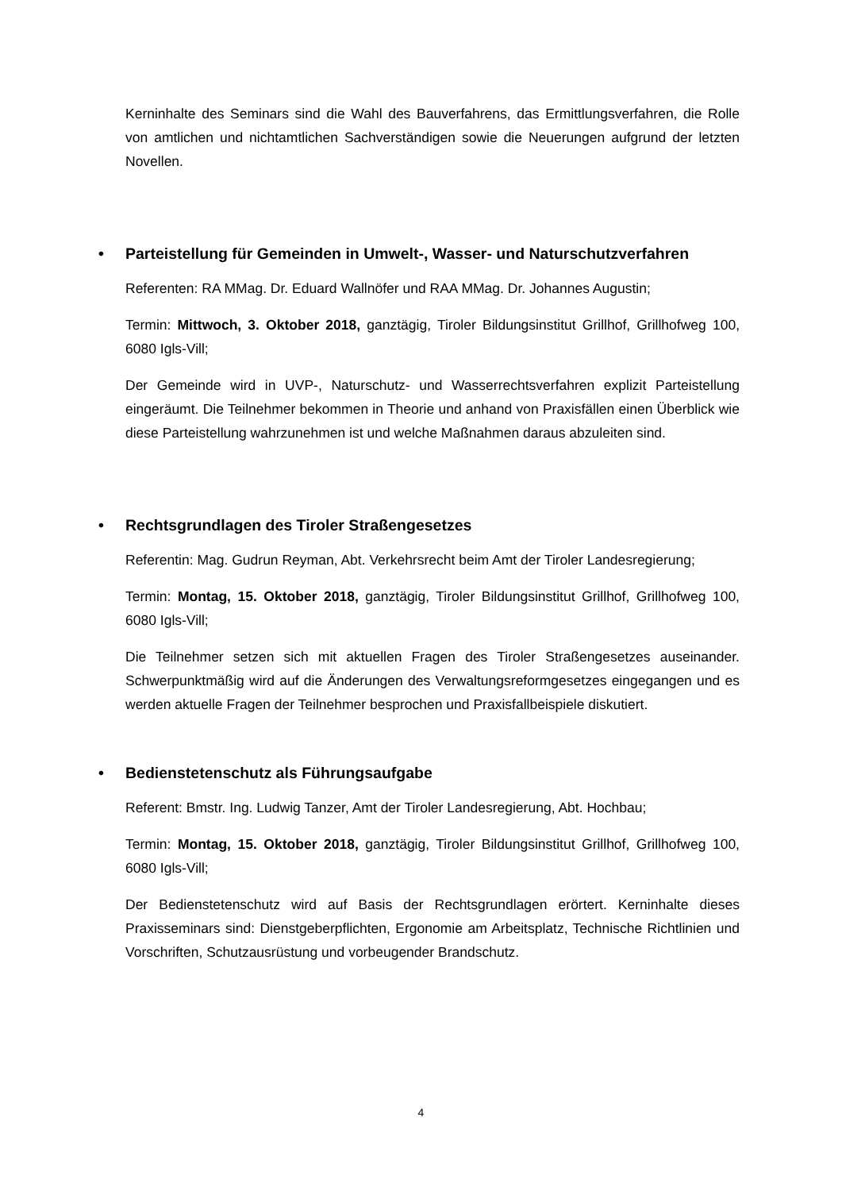Kerninhalte des Seminars sind die Wahl des Bauverfahrens, das Ermittlungsverfahren, die Rolle von amtlichen und nichtamtlichen Sachverständigen sowie die Neuerungen aufgrund der letzten Novellen.
• Parteistellung für Gemeinden in Umwelt-, Wasser- und Naturschutzverfahren
Referenten: RA MMag. Dr. Eduard Wallnöfer und RAA MMag. Dr. Johannes Augustin;
Termin: Mittwoch, 3. Oktober 2018, ganztägig, Tiroler Bildungsinstitut Grillhof, Grillhofweg 100, 6080 Igls-Vill;
Der Gemeinde wird in UVP-, Naturschutz- und Wasserrechtsverfahren explizit Parteistellung eingeräumt. Die Teilnehmer bekommen in Theorie und anhand von Praxisfällen einen Überblick wie diese Parteistellung wahrzunehmen ist und welche Maßnahmen daraus abzuleiten sind.
• Rechtsgrundlagen des Tiroler Straßengesetzes
Referentin: Mag. Gudrun Reyman, Abt. Verkehrsrecht beim Amt der Tiroler Landesregierung;
Termin: Montag, 15. Oktober 2018, ganztägig, Tiroler Bildungsinstitut Grillhof, Grillhofweg 100, 6080 Igls-Vill;
Die Teilnehmer setzen sich mit aktuellen Fragen des Tiroler Straßengesetzes auseinander. Schwerpunktmäßig wird auf die Änderungen des Verwaltungsreformgesetzes eingegangen und es werden aktuelle Fragen der Teilnehmer besprochen und Praxisfallbeispiele diskutiert.
• Bedienstetenschutz als Führungsaufgabe
Referent: Bmstr. Ing. Ludwig Tanzer, Amt der Tiroler Landesregierung, Abt. Hochbau;
Termin: Montag, 15. Oktober 2018, ganztägig, Tiroler Bildungsinstitut Grillhof, Grillhofweg 100, 6080 Igls-Vill;
Der Bedienstetenschutz wird auf Basis der Rechtsgrundlagen erörtert. Kerninhalte dieses Praxisseminars sind: Dienstgeberpflichten, Ergonomie am Arbeitsplatz, Technische Richtlinien und Vorschriften, Schutzausrüstung und vorbeugender Brandschutz.
4